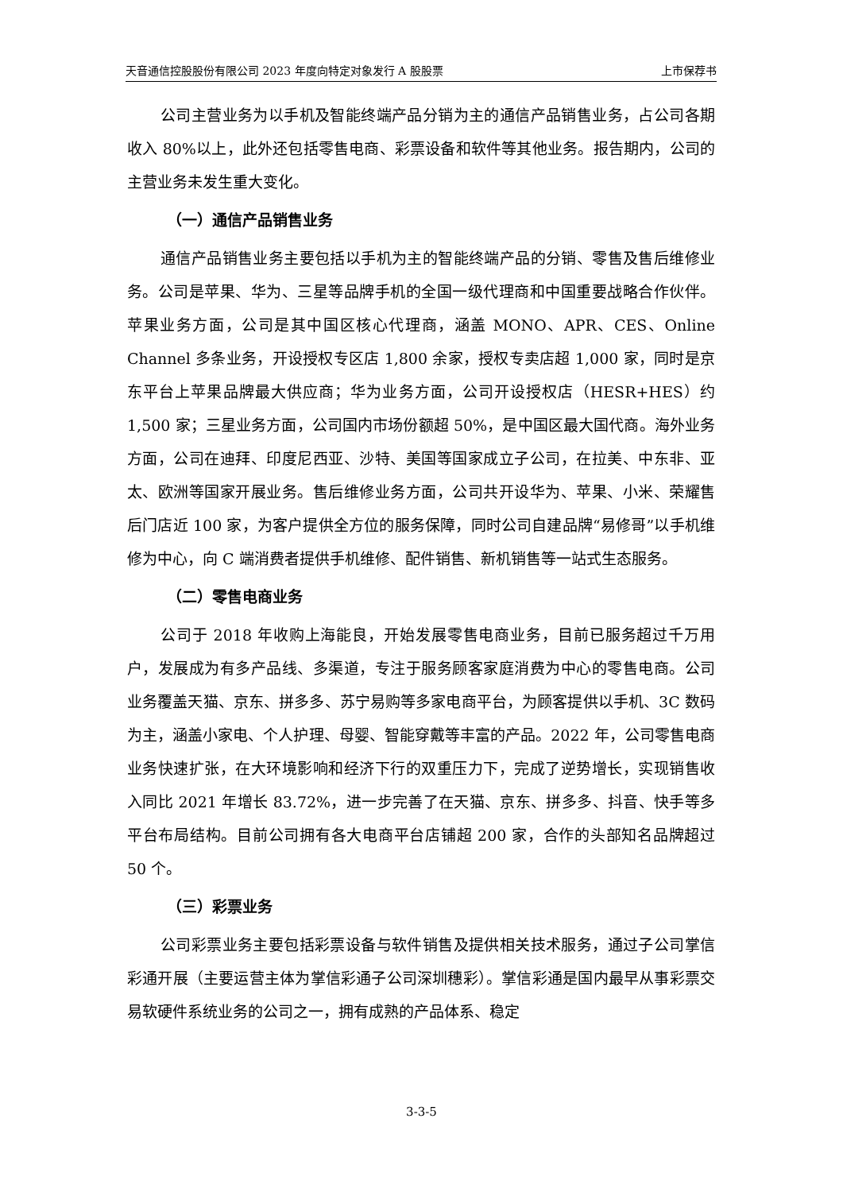天音通信控股股份有限公司 2023 年度向特定对象发行 A 股股票 上市保荐书
公司主营业务为以手机及智能终端产品分销为主的通信产品销售业务，占公司各期收入 80%以上，此外还包括零售电商、彩票设备和软件等其他业务。报告期内，公司的主营业务未发生重大变化。
（一）通信产品销售业务
通信产品销售业务主要包括以手机为主的智能终端产品的分销、零售及售后维修业务。公司是苹果、华为、三星等品牌手机的全国一级代理商和中国重要战略合作伙伴。苹果业务方面，公司是其中国区核心代理商，涵盖 MONO、APR、CES、Online Channel 多条业务，开设授权专区店 1,800 余家，授权专卖店超 1,000 家，同时是京东平台上苹果品牌最大供应商；华为业务方面，公司开设授权店（HESR+HES）约 1,500 家；三星业务方面，公司国内市场份额超 50%，是中国区最大国代商。海外业务方面，公司在迪拜、印度尼西亚、沙特、美国等国家成立子公司，在拉美、中东非、亚太、欧洲等国家开展业务。售后维修业务方面，公司共开设华为、苹果、小米、荣耀售后门店近 100 家，为客户提供全方位的服务保障，同时公司自建品牌“易修哥”以手机维修为中心，向 C 端消费者提供手机维修、配件销售、新机销售等一站式生态服务。
（二）零售电商业务
公司于 2018 年收购上海能良，开始发展零售电商业务，目前已服务超过千万用户，发展成为有多产品线、多渠道，专注于服务顾客家庭消费为中心的零售电商。公司业务覆盖天猫、京东、拼多多、苏宁易购等多家电商平台，为顾客提供以手机、3C 数码为主，涵盖小家电、个人护理、母婴、智能穿戴等丰富的产品。2022 年，公司零售电商业务快速扩张，在大环境影响和经济下行的双重压力下，完成了逆势增长，实现销售收入同比 2021 年增长 83.72%，进一步完善了在天猫、京东、拼多多、抖音、快手等多平台布局结构。目前公司拥有各大电商平台店铺超 200 家，合作的头部知名品牌超过 50 个。
（三）彩票业务
公司彩票业务主要包括彩票设备与软件销售及提供相关技术服务，通过子公司掌信彩通开展（主要运营主体为掌信彩通子公司深圳穗彩）。掌信彩通是国内最早从事彩票交易软硬件系统业务的公司之一，拥有成熟的产品体系、稳定
3-3-5